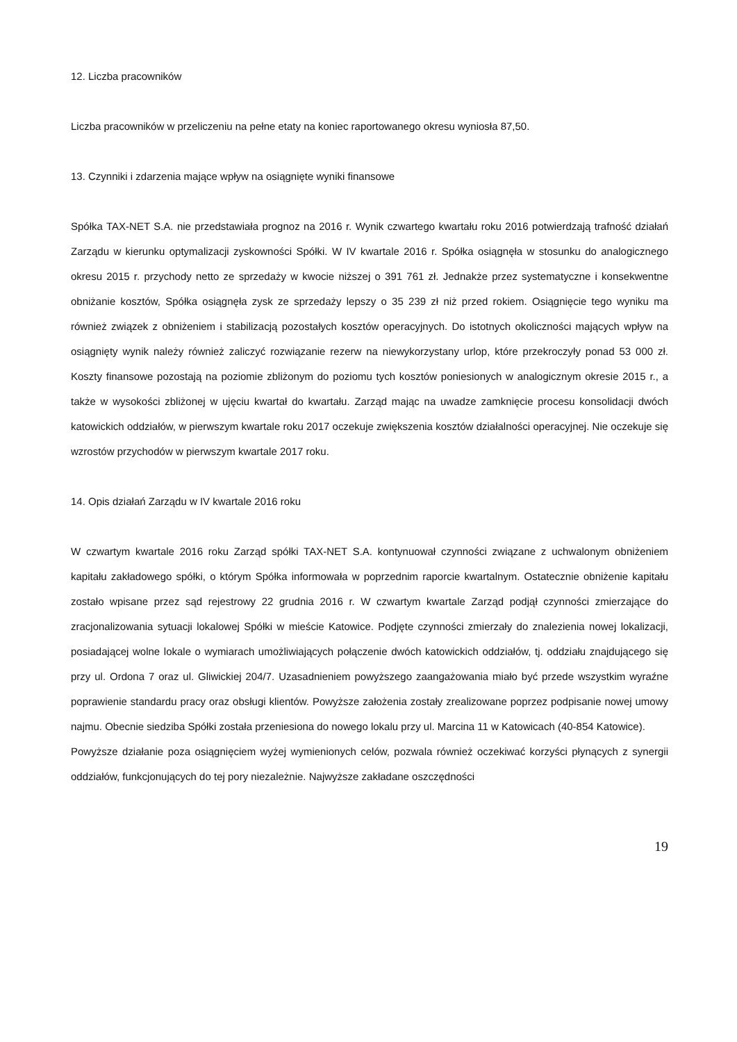12. Liczba pracowników
Liczba pracowników w przeliczeniu na pełne etaty na koniec raportowanego okresu wyniosła 87,50.
13. Czynniki i zdarzenia mające wpływ na osiągnięte wyniki finansowe
Spółka TAX-NET S.A. nie przedstawiała prognoz na 2016 r. Wynik czwartego kwartału roku 2016 potwierdzają trafność działań Zarządu w kierunku optymalizacji zyskowności Spółki. W IV kwartale 2016 r. Spółka osiągnęła w stosunku do analogicznego okresu 2015 r. przychody netto ze sprzedaży w kwocie niższej o 391 761 zł. Jednakże przez systematyczne i konsekwentne obniżanie kosztów, Spółka osiągnęła zysk ze sprzedaży lepszy o 35 239 zł niż przed rokiem. Osiągnięcie tego wyniku ma również związek z obniżeniem i stabilizacją pozostałych kosztów operacyjnych. Do istotnych okoliczności mających wpływ na osiągnięty wynik należy również zaliczyć rozwiązanie rezerw na niewykorzystany urlop, które przekroczyły ponad 53 000 zł. Koszty finansowe pozostają na poziomie zbliżonym do poziomu tych kosztów poniesionych w analogicznym okresie 2015 r., a także w wysokości zbliżonej w ujęciu kwartał do kwartału. Zarząd mając na uwadze zamknięcie procesu konsolidacji dwóch katowickich oddziałów, w pierwszym kwartale roku 2017 oczekuje zwiększenia kosztów działalności operacyjnej. Nie oczekuje się wzrostów przychodów w pierwszym kwartale 2017 roku.
14. Opis działań Zarządu w IV kwartale 2016 roku
W czwartym kwartale 2016 roku Zarząd spółki TAX-NET S.A. kontynuował czynności związane z uchwalonym obniżeniem kapitału zakładowego spółki, o którym Spółka informowała w poprzednim raporcie kwartalnym. Ostatecznie obniżenie kapitału zostało wpisane przez sąd rejestrowy 22 grudnia 2016 r. W czwartym kwartale Zarząd podjął czynności zmierzające do zracjonalizowania sytuacji lokalowej Spółki w mieście Katowice. Podjęte czynności zmierzały do znalezienia nowej lokalizacji, posiadającej wolne lokale o wymiarach umożliwiających połączenie dwóch katowickich oddziałów, tj. oddziału znajdującego się przy ul. Ordona 7 oraz ul. Gliwickiej 204/7. Uzasadnieniem powyższego zaangażowania miało być przede wszystkim wyraźne poprawienie standardu pracy oraz obsługi klientów. Powyższe założenia zostały zrealizowane poprzez podpisanie nowej umowy najmu. Obecnie siedziba Spółki została przeniesiona do nowego lokalu przy ul. Marcina 11 w Katowicach (40-854 Katowice).
Powyższe działanie poza osiągnięciem wyżej wymienionych celów, pozwala również oczekiwać korzyści płynących z synergii oddziałów, funkcjonujących do tej pory niezależnie. Najwyższe zakładane oszczędności
19